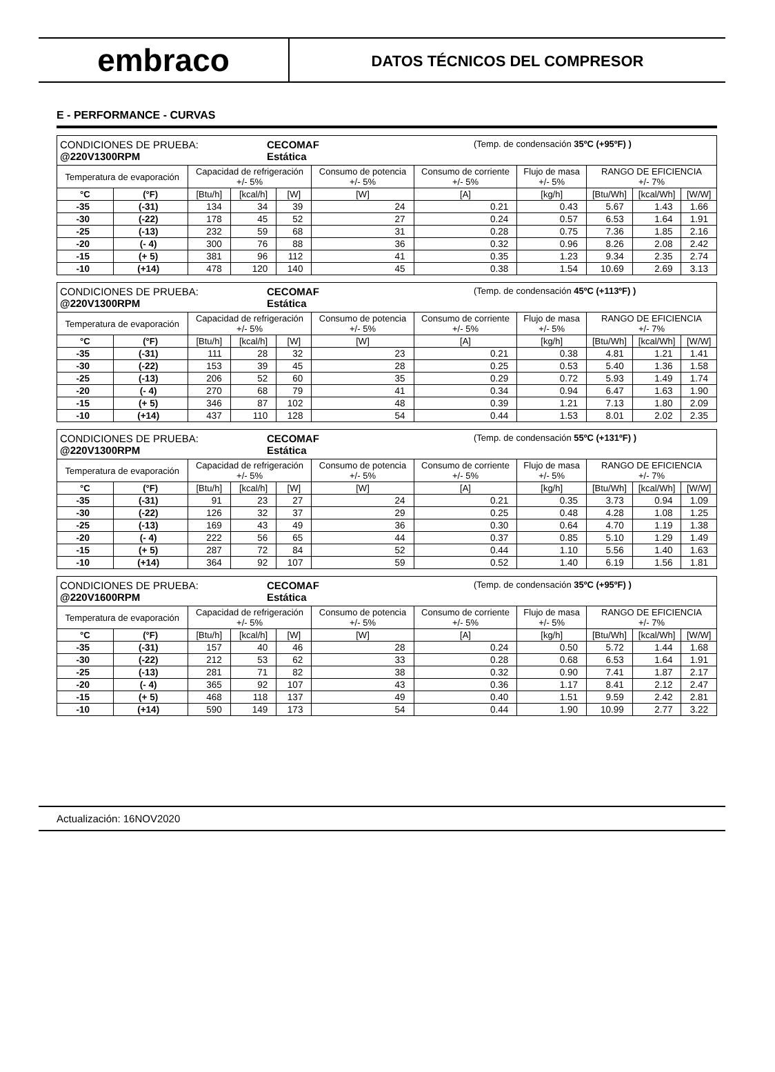embraco
DATOS TÉCNICOS DEL COMPRESOR
E - PERFORMANCE - CURVAS
| CONDICIONES DE PRUEBA: @220V1300RPM CECOMAF Estática (Temp. de condensación 35ºC (+95ºF) ) | | | | | | | | | | |
| Temperatura de evaporación | | Capacidad de refrigeración +/- 5% | | | Consumo de potencia +/- 5% | Consumo de corriente +/- 5% | Flujo de masa +/- 5% | RANGO DE EFICIENCIA +/- 7% | | |
| °C | (°F) | [Btu/h] | [kcal/h] | [W] | [W] | [A] | [kg/h] | [Btu/Wh] | [kcal/Wh] | [W/W] |
| -35 | (-31) | 134 | 34 | 39 | 24 | 0.21 | 0.43 | 5.67 | 1.43 | 1.66 |
| -30 | (-22) | 178 | 45 | 52 | 27 | 0.24 | 0.57 | 6.53 | 1.64 | 1.91 |
| -25 | (-13) | 232 | 59 | 68 | 31 | 0.28 | 0.75 | 7.36 | 1.85 | 2.16 |
| -20 | (- 4) | 300 | 76 | 88 | 36 | 0.32 | 0.96 | 8.26 | 2.08 | 2.42 |
| -15 | (+ 5) | 381 | 96 | 112 | 41 | 0.35 | 1.23 | 9.34 | 2.35 | 2.74 |
| -10 | (+14) | 478 | 120 | 140 | 45 | 0.38 | 1.54 | 10.69 | 2.69 | 3.13 |
| CONDICIONES DE PRUEBA: @220V1300RPM CECOMAF Estática (Temp. de condensación 45ºC (+113ºF) ) | | | | | | | | | | |
| Temperatura de evaporación | | Capacidad de refrigeración +/- 5% | | | Consumo de potencia +/- 5% | Consumo de corriente +/- 5% | Flujo de masa +/- 5% | RANGO DE EFICIENCIA +/- 7% | | |
| °C | (°F) | [Btu/h] | [kcal/h] | [W] | [W] | [A] | [kg/h] | [Btu/Wh] | [kcal/Wh] | [W/W] |
| -35 | (-31) | 111 | 28 | 32 | 23 | 0.21 | 0.38 | 4.81 | 1.21 | 1.41 |
| -30 | (-22) | 153 | 39 | 45 | 28 | 0.25 | 0.53 | 5.40 | 1.36 | 1.58 |
| -25 | (-13) | 206 | 52 | 60 | 35 | 0.29 | 0.72 | 5.93 | 1.49 | 1.74 |
| -20 | (- 4) | 270 | 68 | 79 | 41 | 0.34 | 0.94 | 6.47 | 1.63 | 1.90 |
| -15 | (+ 5) | 346 | 87 | 102 | 48 | 0.39 | 1.21 | 7.13 | 1.80 | 2.09 |
| -10 | (+14) | 437 | 110 | 128 | 54 | 0.44 | 1.53 | 8.01 | 2.02 | 2.35 |
| CONDICIONES DE PRUEBA: @220V1300RPM CECOMAF Estática (Temp. de condensación 55ºC (+131ºF) ) | | | | | | | | | | |
| Temperatura de evaporación | | Capacidad de refrigeración +/- 5% | | | Consumo de potencia +/- 5% | Consumo de corriente +/- 5% | Flujo de masa +/- 5% | RANGO DE EFICIENCIA +/- 7% | | |
| °C | (°F) | [Btu/h] | [kcal/h] | [W] | [W] | [A] | [kg/h] | [Btu/Wh] | [kcal/Wh] | [W/W] |
| -35 | (-31) | 91 | 23 | 27 | 24 | 0.21 | 0.35 | 3.73 | 0.94 | 1.09 |
| -30 | (-22) | 126 | 32 | 37 | 29 | 0.25 | 0.48 | 4.28 | 1.08 | 1.25 |
| -25 | (-13) | 169 | 43 | 49 | 36 | 0.30 | 0.64 | 4.70 | 1.19 | 1.38 |
| -20 | (- 4) | 222 | 56 | 65 | 44 | 0.37 | 0.85 | 5.10 | 1.29 | 1.49 |
| -15 | (+ 5) | 287 | 72 | 84 | 52 | 0.44 | 1.10 | 5.56 | 1.40 | 1.63 |
| -10 | (+14) | 364 | 92 | 107 | 59 | 0.52 | 1.40 | 6.19 | 1.56 | 1.81 |
| CONDICIONES DE PRUEBA: @220V1600RPM CECOMAF Estática (Temp. de condensación 35ºC (+95ºF) ) | | | | | | | | | | |
| Temperatura de evaporación | | Capacidad de refrigeración +/- 5% | | | Consumo de potencia +/- 5% | Consumo de corriente +/- 5% | Flujo de masa +/- 5% | RANGO DE EFICIENCIA +/- 7% | | |
| °C | (°F) | [Btu/h] | [kcal/h] | [W] | [W] | [A] | [kg/h] | [Btu/Wh] | [kcal/Wh] | [W/W] |
| -35 | (-31) | 157 | 40 | 46 | 28 | 0.24 | 0.50 | 5.72 | 1.44 | 1.68 |
| -30 | (-22) | 212 | 53 | 62 | 33 | 0.28 | 0.68 | 6.53 | 1.64 | 1.91 |
| -25 | (-13) | 281 | 71 | 82 | 38 | 0.32 | 0.90 | 7.41 | 1.87 | 2.17 |
| -20 | (- 4) | 365 | 92 | 107 | 43 | 0.36 | 1.17 | 8.41 | 2.12 | 2.47 |
| -15 | (+ 5) | 468 | 118 | 137 | 49 | 0.40 | 1.51 | 9.59 | 2.42 | 2.81 |
| -10 | (+14) | 590 | 149 | 173 | 54 | 0.44 | 1.90 | 10.99 | 2.77 | 3.22 |
Actualización: 16NOV2020